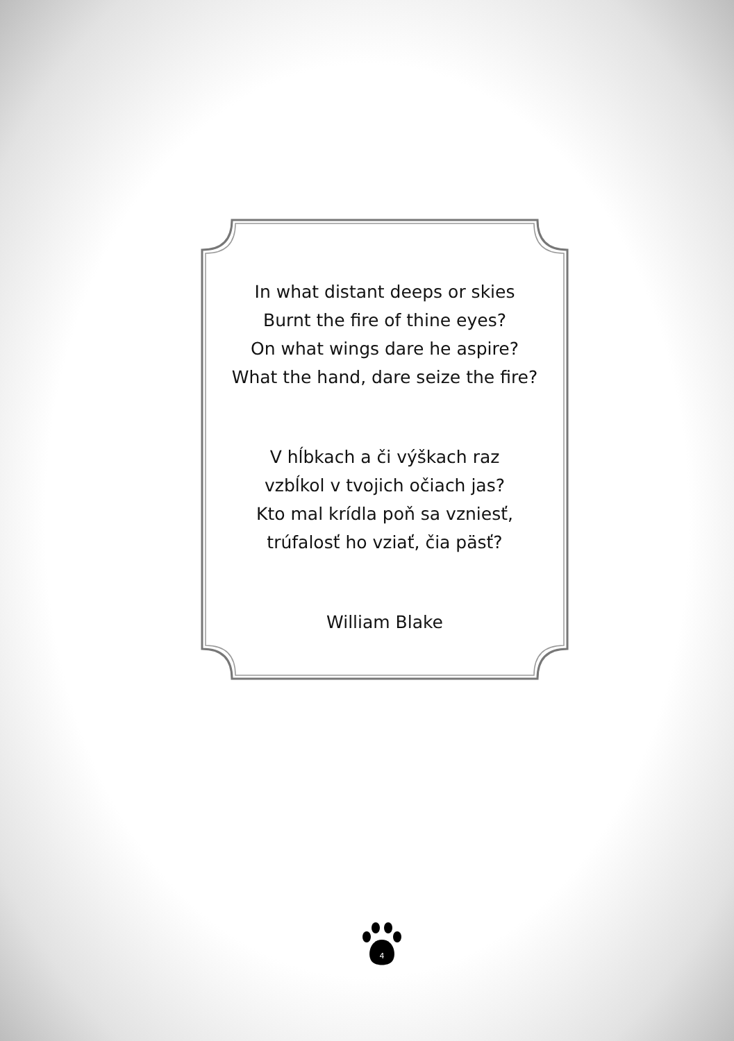In what distant deeps or skies
Burnt the fire of thine eyes?
On what wings dare he aspire?
What the hand, dare seize the fire?
V hĺbkach a či výškach raz
vzbĺkol v tvojich očiach jas?
Kto mal krídla poň sa vzniesť,
trúfalosť ho vziať, čia päsť?
William Blake
4